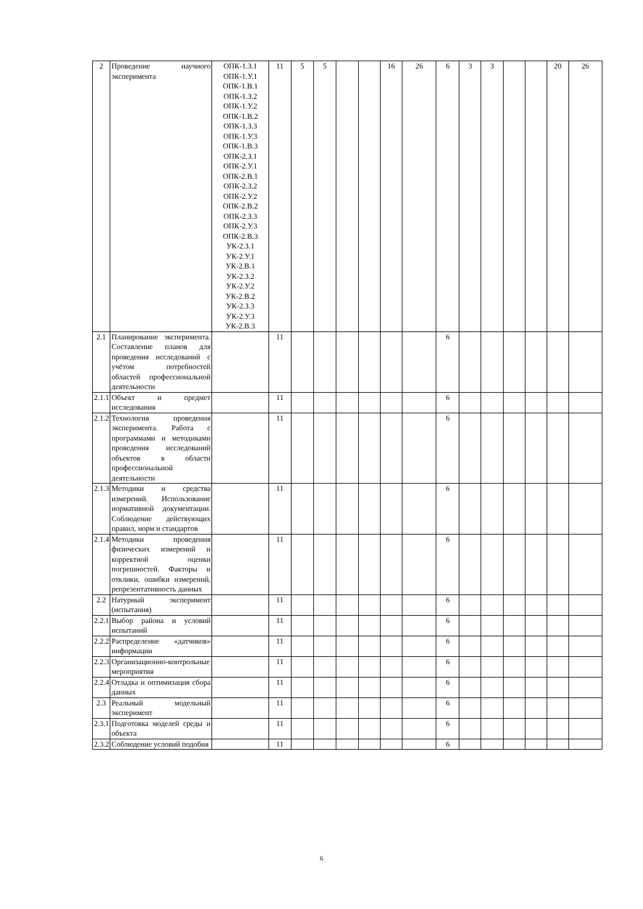| 2 | Проведение научного эксперимента | ОПК-1.З.1 ОПК-1.У.1 ОПК-1.В.1 ОПК-1.З.2 ОПК-1.У.2 ОПК-1.В.2 ОПК-1.З.3 ОПК-1.У.3 ОПК-1.В.3 ОПК-2.З.1 ОПК-2.У.1 ОПК-2.В.1 ОПК-2.З.2 ОПК-2.У.2 ОПК-2.В.2 ОПК-2.З.3 ОПК-2.У.3 ОПК-2.В.3 УК-2.З.1 УК-2.У.1 УК-2.В.1 УК-2.З.2 УК-2.У.2 УК-2.В.2 УК-2.З.3 УК-2.У.3 УК-2.В.3 | 11 | 5 | 5 | | | 16 | 26 | 6 | 3 | 3 | | | 20 | 26 |
| 2.1 | Планирование эксперимента. Составление планов для проведения исследований с учётом потребностей областей профессиональной деятельности | | 11 | | | | | | | 6 | | | | | | |
| 2.1.1 | Объект и предмет исследования | | 11 | | | | | | | 6 | | | | | | |
| 2.1.2 | Технология проведения эксперимента. Работа с программами и методиками проведения исследований объектов в области профессиональной деятельности | | 11 | | | | | | | 6 | | | | | | |
| 2.1.3 | Методики и средства измерений. Использование нормативной документации. Соблюдение действующих правил, норм и стандартов | | 11 | | | | | | | 6 | | | | | | |
| 2.1.4 | Методики проведения физических измерений и корректной оценки погрешностей. Факторы и отклики, ошибки измерений, репрезентативность данных | | 11 | | | | | | | 6 | | | | | | |
| 2.2 | Натурный эксперимент (испытания) | | 11 | | | | | | | 6 | | | | | | |
| 2.2.1 | Выбор района и условий испытаний | | 11 | | | | | | | 6 | | | | | | |
| 2.2.2 | Распределение «датчиков» информации | | 11 | | | | | | | 6 | | | | | | |
| 2.2.3 | Организационно-контрольные мероприятия | | 11 | | | | | | | 6 | | | | | | |
| 2.2.4 | Отладка и оптимизация сбора данных | | 11 | | | | | | | 6 | | | | | | |
| 2.3 | Реальный модельный эксперимент | | 11 | | | | | | | 6 | | | | | | |
| 2.3.1 | Подготовка моделей среды и объекта | | 11 | | | | | | | 6 | | | | | | |
| 2.3.2 | Соблюдение условий подобия | | 11 | | | | | | | 6 | | | | | | |
6